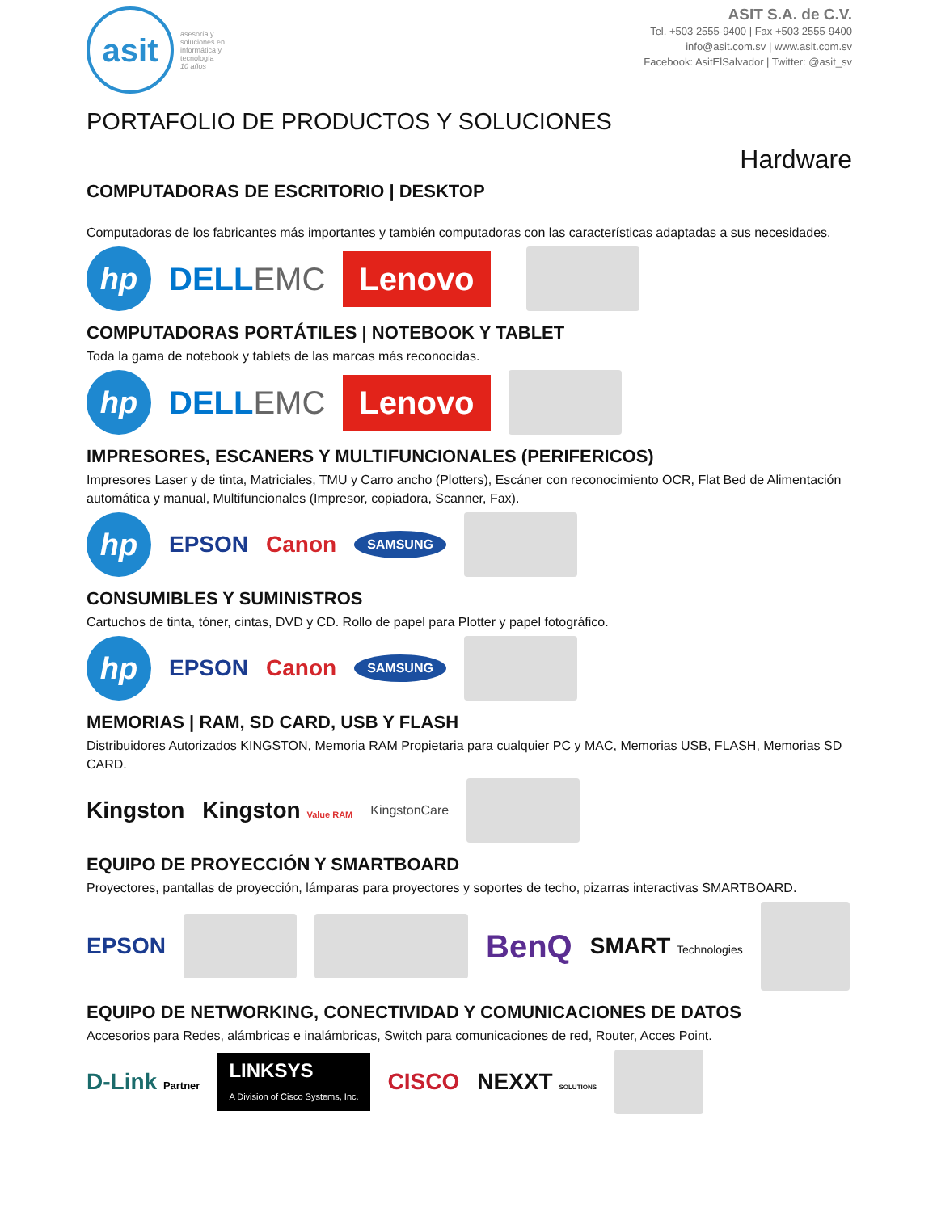asit
asesoría y
soluciones en
informática y
tecnología
10 años
ASIT S.A. de C.V.
Tel. +503 2555-9400 | Fax +503 2555-9400
info@asit.com.sv | www.asit.com.sv
Facebook: AsitElSalvador | Twitter: @asit_sv
PORTAFOLIO DE PRODUCTOS Y SOLUCIONES
Hardware
COMPUTADORAS DE ESCRITORIO | DESKTOP
Computadoras de los fabricantes más importantes y también computadoras con las características adaptadas a sus necesidades.
hp
DELLEMC Lenovo
COMPUTADORAS PORTÁTILES | NOTEBOOK Y TABLET
Toda la gama de notebook y tablets de las marcas más reconocidas.
hp
DELLEMC Lenovo
IMPRESORES, ESCANERS Y MULTIFUNCIONALES (PERIFERICOS)
Impresores Laser y de tinta, Matriciales, TMU y Carro ancho (Plotters), Escáner con reconocimiento OCR, Flat Bed de Alimentación automática y manual, Multifuncionales (Impresor, copiadora, Scanner, Fax).
hp
EPSON Canon SAMSUNG
CONSUMIBLES Y SUMINISTROS
Cartuchos de tinta, tóner, cintas, DVD y CD. Rollo de papel para Plotter y papel fotográfico.
hp
EPSON Canon SAMSUNG
MEMORIAS | RAM, SD CARD, USB Y FLASH
Distribuidores Autorizados KINGSTON, Memoria RAM Propietaria para cualquier PC y MAC, Memorias USB, FLASH, Memorias SD CARD.
Kingston Kingston Value RAM KingstonCare
EQUIPO DE PROYECCIÓN Y SMARTBOARD
Proyectores, pantallas de proyección, lámparas para proyectores y soportes de techo, pizarras interactivas SMARTBOARD.
EPSON
BenQ SMART Technologies
EQUIPO DE NETWORKING, CONECTIVIDAD Y COMUNICACIONES DE DATOS
Accesorios para Redes, alámbricas e inalámbricas, Switch para comunicaciones de red, Router, Acces Point.
D-Link Partner LINKSYS
A Division of Cisco Systems, Inc. CISCO NEXXT SOLUTIONS